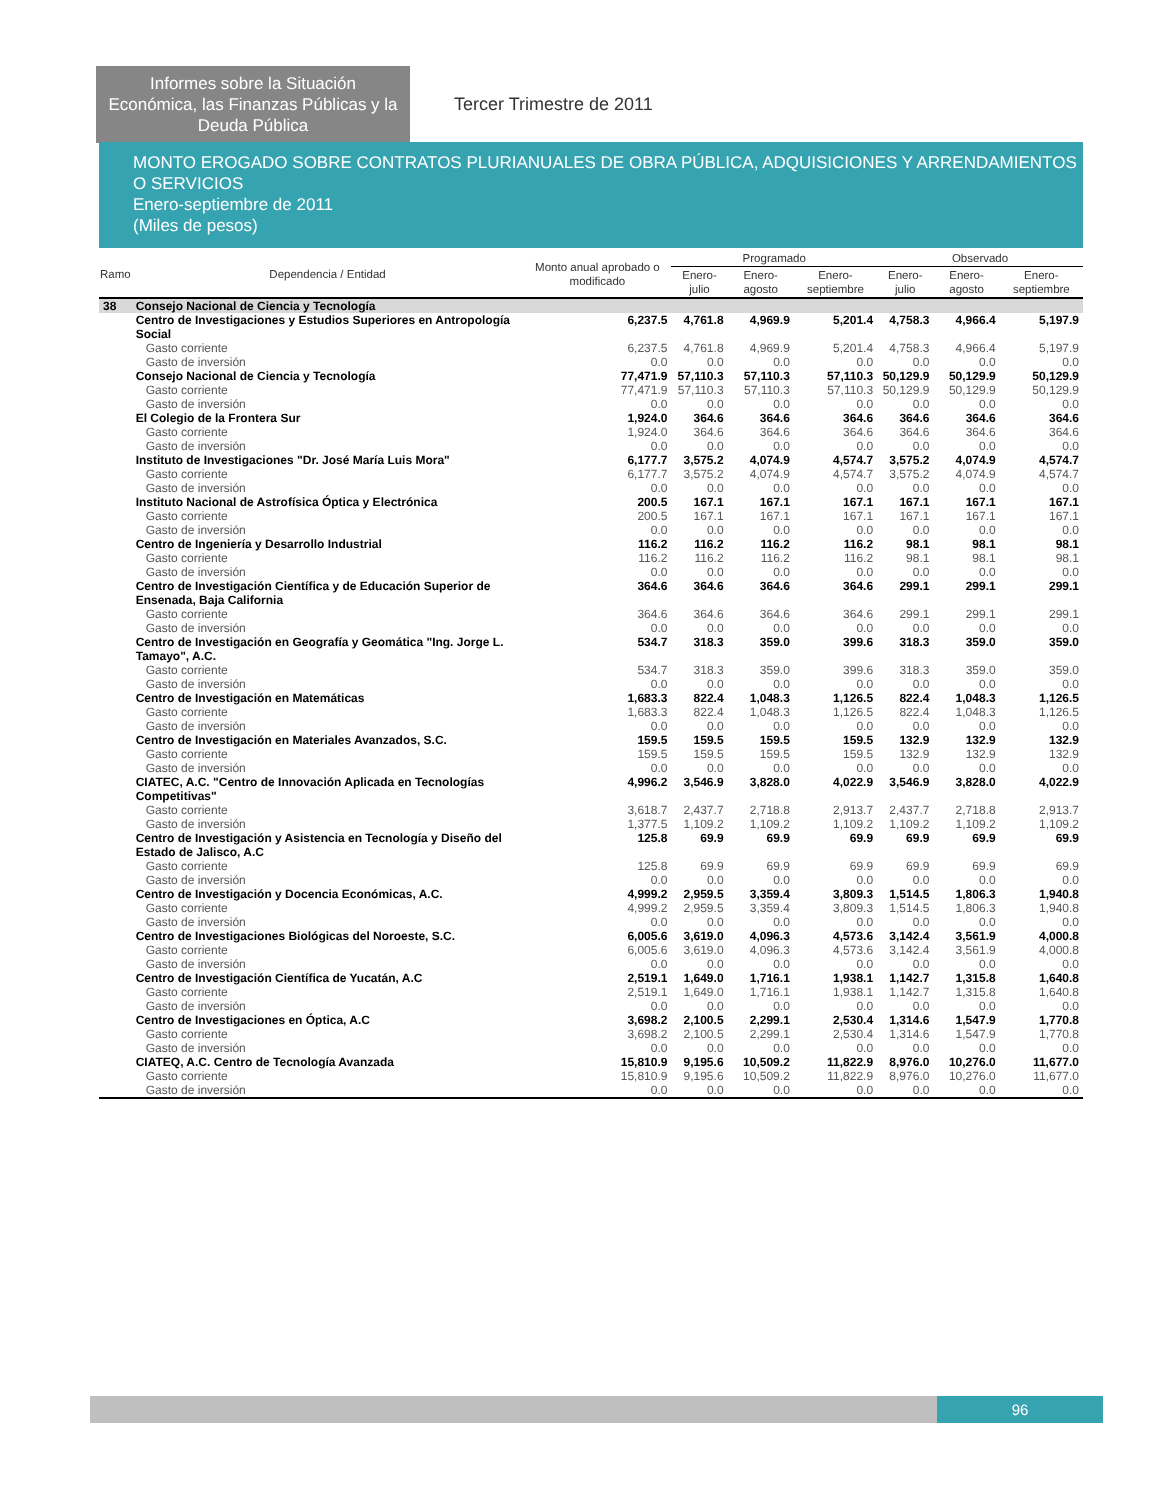Informes sobre la Situación Económica, las Finanzas Públicas y la Deuda Pública
Tercer Trimestre de 2011
MONTO EROGADO SOBRE CONTRATOS PLURIANUALES DE OBRA PÚBLICA, ADQUISICIONES Y ARRENDAMIENTOS O SERVICIOS
Enero-septiembre de 2011
(Miles de pesos)
| Ramo | Dependencia / Entidad | Monto anual aprobado o modificado | Programado | | | Observado | | |
| --- | --- | --- | --- | --- | --- | --- | --- | --- |
| | | | Enero-julio | Enero-agosto | Enero-septiembre | Enero-julio | Enero-agosto | Enero-septiembre |
| 38 | Consejo Nacional de Ciencia y Tecnología | | | | | | | |
| | Centro de Investigaciones y Estudios Superiores en Antropología Social | 6,237.5 | 4,761.8 | 4,969.9 | 5,201.4 | 4,758.3 | 4,966.4 | 5,197.9 |
| | Gasto corriente | 6,237.5 | 4,761.8 | 4,969.9 | 5,201.4 | 4,758.3 | 4,966.4 | 5,197.9 |
| | Gasto de inversión | 0.0 | 0.0 | 0.0 | 0.0 | 0.0 | 0.0 | 0.0 |
| | Consejo Nacional de Ciencia y Tecnología | 77,471.9 | 57,110.3 | 57,110.3 | 57,110.3 | 50,129.9 | 50,129.9 | 50,129.9 |
| | Gasto corriente | 77,471.9 | 57,110.3 | 57,110.3 | 57,110.3 | 50,129.9 | 50,129.9 | 50,129.9 |
| | Gasto de inversión | 0.0 | 0.0 | 0.0 | 0.0 | 0.0 | 0.0 | 0.0 |
| | El Colegio de la Frontera Sur | 1,924.0 | 364.6 | 364.6 | 364.6 | 364.6 | 364.6 | 364.6 |
| | Gasto corriente | 1,924.0 | 364.6 | 364.6 | 364.6 | 364.6 | 364.6 | 364.6 |
| | Gasto de inversión | 0.0 | 0.0 | 0.0 | 0.0 | 0.0 | 0.0 | 0.0 |
| | Instituto de Investigaciones "Dr. José María Luis Mora" | 6,177.7 | 3,575.2 | 4,074.9 | 4,574.7 | 3,575.2 | 4,074.9 | 4,574.7 |
| | Gasto corriente | 6,177.7 | 3,575.2 | 4,074.9 | 4,574.7 | 3,575.2 | 4,074.9 | 4,574.7 |
| | Gasto de inversión | 0.0 | 0.0 | 0.0 | 0.0 | 0.0 | 0.0 | 0.0 |
| | Instituto Nacional de Astrofísica Óptica y Electrónica | 200.5 | 167.1 | 167.1 | 167.1 | 167.1 | 167.1 | 167.1 |
| | Gasto corriente | 200.5 | 167.1 | 167.1 | 167.1 | 167.1 | 167.1 | 167.1 |
| | Gasto de inversión | 0.0 | 0.0 | 0.0 | 0.0 | 0.0 | 0.0 | 0.0 |
| | Centro de Ingeniería y Desarrollo Industrial | 116.2 | 116.2 | 116.2 | 116.2 | 98.1 | 98.1 | 98.1 |
| | Gasto corriente | 116.2 | 116.2 | 116.2 | 116.2 | 98.1 | 98.1 | 98.1 |
| | Gasto de inversión | 0.0 | 0.0 | 0.0 | 0.0 | 0.0 | 0.0 | 0.0 |
| | Centro de Investigación Científica y de Educación Superior de Ensenada, Baja California | 364.6 | 364.6 | 364.6 | 364.6 | 299.1 | 299.1 | 299.1 |
| | Gasto corriente | 364.6 | 364.6 | 364.6 | 364.6 | 299.1 | 299.1 | 299.1 |
| | Gasto de inversión | 0.0 | 0.0 | 0.0 | 0.0 | 0.0 | 0.0 | 0.0 |
| | Centro de Investigación en Geografía y Geomática "Ing. Jorge L. Tamayo", A.C. | 534.7 | 318.3 | 359.0 | 399.6 | 318.3 | 359.0 | 359.0 |
| | Gasto corriente | 534.7 | 318.3 | 359.0 | 399.6 | 318.3 | 359.0 | 359.0 |
| | Gasto de inversión | 0.0 | 0.0 | 0.0 | 0.0 | 0.0 | 0.0 | 0.0 |
| | Centro de Investigación en Matemáticas | 1,683.3 | 822.4 | 1,048.3 | 1,126.5 | 822.4 | 1,048.3 | 1,126.5 |
| | Gasto corriente | 1,683.3 | 822.4 | 1,048.3 | 1,126.5 | 822.4 | 1,048.3 | 1,126.5 |
| | Gasto de inversión | 0.0 | 0.0 | 0.0 | 0.0 | 0.0 | 0.0 | 0.0 |
| | Centro de Investigación en Materiales Avanzados, S.C. | 159.5 | 159.5 | 159.5 | 159.5 | 132.9 | 132.9 | 132.9 |
| | Gasto corriente | 159.5 | 159.5 | 159.5 | 159.5 | 132.9 | 132.9 | 132.9 |
| | Gasto de inversión | 0.0 | 0.0 | 0.0 | 0.0 | 0.0 | 0.0 | 0.0 |
| | CIATEC, A.C. "Centro de Innovación Aplicada en Tecnologías Competitivas" | 4,996.2 | 3,546.9 | 3,828.0 | 4,022.9 | 3,546.9 | 3,828.0 | 4,022.9 |
| | Gasto corriente | 3,618.7 | 2,437.7 | 2,718.8 | 2,913.7 | 2,437.7 | 2,718.8 | 2,913.7 |
| | Gasto de inversión | 1,377.5 | 1,109.2 | 1,109.2 | 1,109.2 | 1,109.2 | 1,109.2 | 1,109.2 |
| | Centro de Investigación y Asistencia en Tecnología y Diseño del Estado de Jalisco, A.C | 125.8 | 69.9 | 69.9 | 69.9 | 69.9 | 69.9 | 69.9 |
| | Gasto corriente | 125.8 | 69.9 | 69.9 | 69.9 | 69.9 | 69.9 | 69.9 |
| | Gasto de inversión | 0.0 | 0.0 | 0.0 | 0.0 | 0.0 | 0.0 | 0.0 |
| | Centro de Investigación y Docencia Económicas, A.C. | 4,999.2 | 2,959.5 | 3,359.4 | 3,809.3 | 1,514.5 | 1,806.3 | 1,940.8 |
| | Gasto corriente | 4,999.2 | 2,959.5 | 3,359.4 | 3,809.3 | 1,514.5 | 1,806.3 | 1,940.8 |
| | Gasto de inversión | 0.0 | 0.0 | 0.0 | 0.0 | 0.0 | 0.0 | 0.0 |
| | Centro de Investigaciones Biológicas del Noroeste, S.C. | 6,005.6 | 3,619.0 | 4,096.3 | 4,573.6 | 3,142.4 | 3,561.9 | 4,000.8 |
| | Gasto corriente | 6,005.6 | 3,619.0 | 4,096.3 | 4,573.6 | 3,142.4 | 3,561.9 | 4,000.8 |
| | Gasto de inversión | 0.0 | 0.0 | 0.0 | 0.0 | 0.0 | 0.0 | 0.0 |
| | Centro de Investigación Científica de Yucatán, A.C | 2,519.1 | 1,649.0 | 1,716.1 | 1,938.1 | 1,142.7 | 1,315.8 | 1,640.8 |
| | Gasto corriente | 2,519.1 | 1,649.0 | 1,716.1 | 1,938.1 | 1,142.7 | 1,315.8 | 1,640.8 |
| | Gasto de inversión | 0.0 | 0.0 | 0.0 | 0.0 | 0.0 | 0.0 | 0.0 |
| | Centro de Investigaciones en Óptica, A.C | 3,698.2 | 2,100.5 | 2,299.1 | 2,530.4 | 1,314.6 | 1,547.9 | 1,770.8 |
| | Gasto corriente | 3,698.2 | 2,100.5 | 2,299.1 | 2,530.4 | 1,314.6 | 1,547.9 | 1,770.8 |
| | Gasto de inversión | 0.0 | 0.0 | 0.0 | 0.0 | 0.0 | 0.0 | 0.0 |
| | CIATEQ, A.C. Centro de Tecnología Avanzada | 15,810.9 | 9,195.6 | 10,509.2 | 11,822.9 | 8,976.0 | 10,276.0 | 11,677.0 |
| | Gasto corriente | 15,810.9 | 9,195.6 | 10,509.2 | 11,822.9 | 8,976.0 | 10,276.0 | 11,677.0 |
| | Gasto de inversión | 0.0 | 0.0 | 0.0 | 0.0 | 0.0 | 0.0 | 0.0 |
96